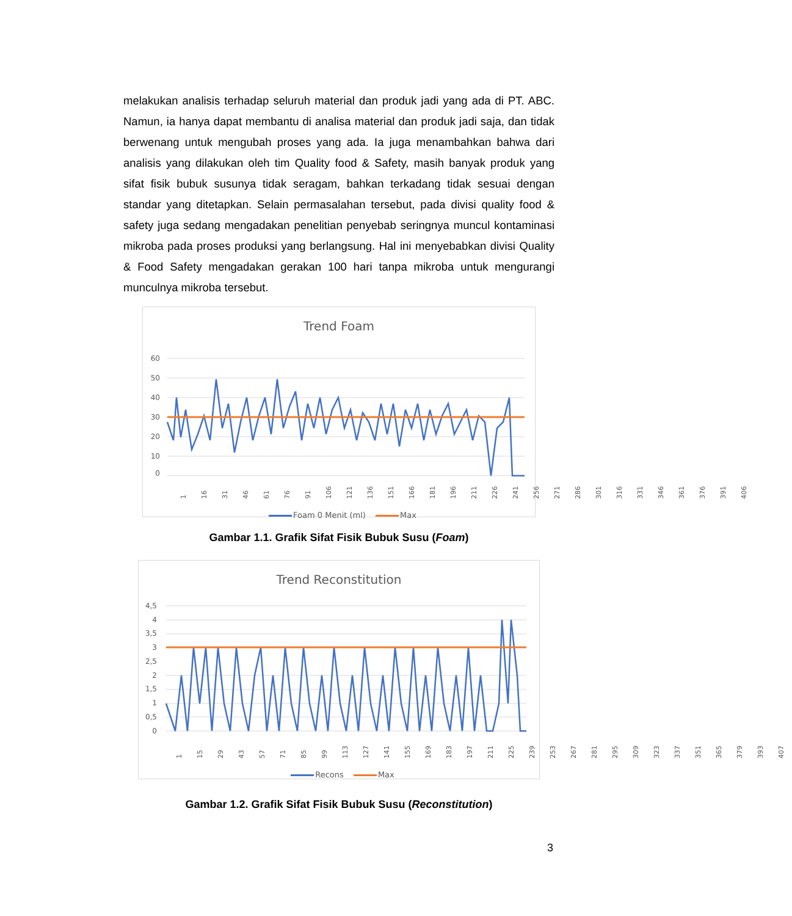melakukan analisis terhadap seluruh material dan produk jadi yang ada di PT. ABC. Namun, ia hanya dapat membantu di analisa material dan produk jadi saja, dan tidak berwenang untuk mengubah proses yang ada. Ia juga menambahkan bahwa dari analisis yang dilakukan oleh tim Quality food & Safety, masih banyak produk yang sifat fisik bubuk susunya tidak seragam, bahkan terkadang tidak sesuai dengan standar yang ditetapkan. Selain permasalahan tersebut, pada divisi quality food & safety juga sedang mengadakan penelitian penyebab seringnya muncul kontaminasi mikroba pada proses produksi yang berlangsung. Hal ini menyebabkan divisi Quality & Food Safety mengadakan gerakan 100 hari tanpa mikroba untuk mengurangi munculnya mikroba tersebut.
Trend Foam
60
50
40
30
20
10
0
1 16 31 46 61 76 91 106 121 136 151 166 181 196 211 226 241 256 271 286 301 316 331 346 361 376 391 406
Foam 0 Menit (ml) Max
Gambar 1.1. Grafik Sifat Fisik Bubuk Susu (Foam)
Trend Reconstitution
4,5
4
3,5
3
2,5
2
1,5
1
0,5
0
1 15 29 43 57 71 85 99 113 127 141 155 169 183 197 211 225 239 253 267 281 295 309 323 337 351 365 379 393 407
Recons Max
Gambar 1.2. Grafik Sifat Fisik Bubuk Susu (Reconstitution)
3